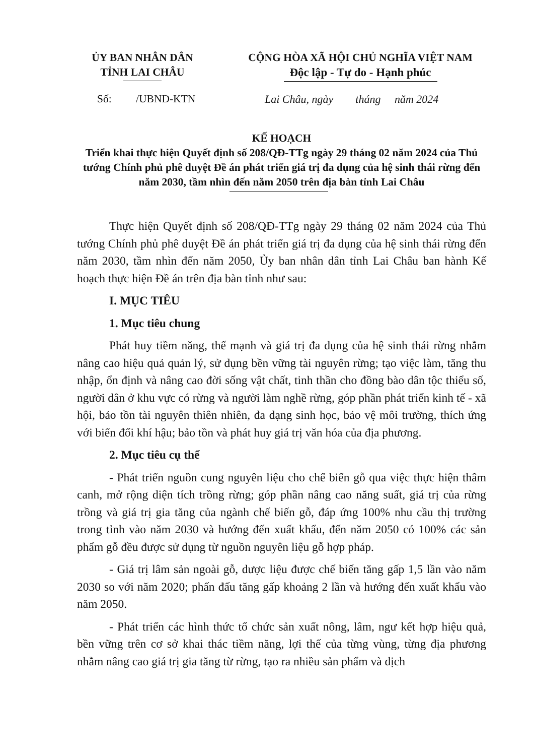ỦY BAN NHÂN DÂN
TỈNH LAI CHÂU
CỘNG HÒA XÃ HỘI CHỦ NGHĨA VIỆT NAM
Độc lập - Tự do - Hạnh phúc
Số: /UBND-KTN Lai Châu, ngày tháng năm 2024
KẾ HOẠCH
Triển khai thực hiện Quyết định số 208/QĐ-TTg ngày 29 tháng 02 năm 2024 của Thủ tướng Chính phủ phê duyệt Đề án phát triển giá trị đa dụng của hệ sinh thái rừng đến năm 2030, tầm nhìn đến năm 2050 trên địa bàn tỉnh Lai Châu
Thực hiện Quyết định số 208/QĐ-TTg ngày 29 tháng 02 năm 2024 của Thủ tướng Chính phủ phê duyệt Đề án phát triển giá trị đa dụng của hệ sinh thái rừng đến năm 2030, tầm nhìn đến năm 2050, Ủy ban nhân dân tỉnh Lai Châu ban hành Kế hoạch thực hiện Đề án trên địa bàn tỉnh như sau:
I. MỤC TIÊU
1. Mục tiêu chung
Phát huy tiềm năng, thế mạnh và giá trị đa dụng của hệ sinh thái rừng nhằm nâng cao hiệu quả quản lý, sử dụng bền vững tài nguyên rừng; tạo việc làm, tăng thu nhập, ổn định và nâng cao đời sống vật chất, tinh thần cho đồng bào dân tộc thiểu số, người dân ở khu vực có rừng và người làm nghề rừng, góp phần phát triển kinh tế - xã hội, bảo tồn tài nguyên thiên nhiên, đa dạng sinh học, bảo vệ môi trường, thích ứng với biến đổi khí hậu; bảo tồn và phát huy giá trị văn hóa của địa phương.
2. Mục tiêu cụ thể
- Phát triển nguồn cung nguyên liệu cho chế biến gỗ qua việc thực hiện thâm canh, mở rộng diện tích trồng rừng; góp phần nâng cao năng suất, giá trị của rừng trồng và giá trị gia tăng của ngành chế biến gỗ, đáp ứng 100% nhu cầu thị trường trong tỉnh vào năm 2030 và hướng đến xuất khẩu, đến năm 2050 có 100% các sản phẩm gỗ đều được sử dụng từ nguồn nguyên liệu gỗ hợp pháp.
- Giá trị lâm sản ngoài gỗ, dược liệu được chế biến tăng gấp 1,5 lần vào năm 2030 so với năm 2020; phấn đấu tăng gấp khoảng 2 lần và hướng đến xuất khẩu vào năm 2050.
- Phát triển các hình thức tổ chức sản xuất nông, lâm, ngư kết hợp hiệu quả, bền vững trên cơ sở khai thác tiềm năng, lợi thế của từng vùng, từng địa phương nhằm nâng cao giá trị gia tăng từ rừng, tạo ra nhiều sản phẩm và dịch